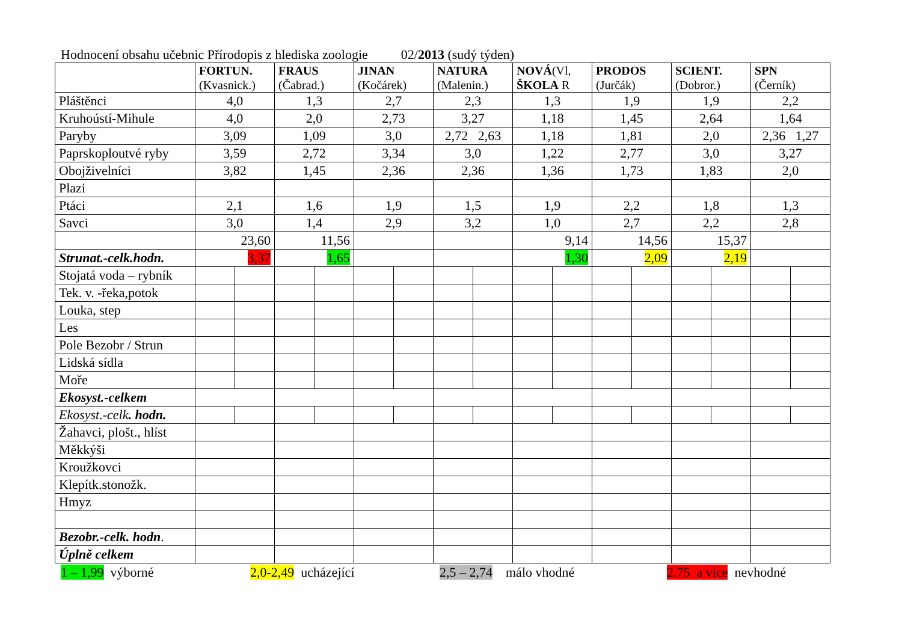Hodnocení obsahu učebnic Přírodopis z hlediska zoologie 02/2013 (sudý týden)
| | FORTUN. (Kvasnick.) | | FRAUS (Čabrad.) | | JINAN (Kočárek) | | NATURA (Malenin.) | | NOVÁ (Vl, ŠKOLA R | | PRODOS (Jurčák) | | SCIENT. (Dobror.) | | SPN (Černík) | |
| --- | --- | --- | --- | --- | --- | --- | --- | --- | --- | --- | --- | --- | --- | --- | --- | --- |
| Pláštěnci | 4,0 | | 1,3 | | 2,7 | | 2,3 | | 1,3 | | 1,9 | | 1,9 | | 2,2 | |
| Kruhoústí-Mihule | 4,0 | | 2,0 | | 2,73 | | 3,27 | | 1,18 | | 1,45 | | 2,64 | | 1,64 | |
| Paryby | 3,09 | | 1,09 | | 3,0 | | 2,72 2,63 | | 1,18 | | 1,81 | | 2,0 | | 2,36 1,27 | |
| Paprskoploutvé ryby | 3,59 | | 2,72 | | 3,34 | | 3,0 | | 1,22 | | 2,77 | | 3,0 | | 3,27 | |
| Obojživelníci | 3,82 | | 1,45 | | 2,36 | | 2,36 | | 1,36 | | 1,73 | | 1,83 | | 2,0 | |
| Plazi | | | | | | | | | | | | | | | | |
| Ptáci | 2,1 | | 1,6 | | 1,9 | | 1,5 | | 1,9 | | 2,2 | | 1,8 | | 1,3 | |
| Savci | 3,0 | | 1,4 | | 2,9 | | 3,2 | | 1,0 | | 2,7 | | 2,2 | | 2,8 | |
| | 23,60 | | 11,56 | | | | | | 9,14 | | 14,56 | | 15,37 | | | |
| Strunat.-celk.hodn. | 3,37 | | 1,65 | | | | | | 1,30 | | 2,09 | | 2,19 | | | |
| Stojatá voda – rybník | | | | | | | | | | | | | | | | |
| Tek. v. -řeka,potok | | | | | | | | | | | | | | | | |
| Louka, step | | | | | | | | | | | | | | | | |
| Les | | | | | | | | | | | | | | | | |
| Pole Bezobr / Strun | | | | | | | | | | | | | | | | |
| Lidská sídla | | | | | | | | | | | | | | | | |
| Moře | | | | | | | | | | | | | | | | |
| Ekosyst.-celkem | | | | | | | | | | | | | | | | |
| Ekosyst.-celk . hodn. | | | | | | | | | | | | | | | | |
| Žahavci, plošt., hlíst | | | | | | | | | | | | | | | | |
| Měkkýši | | | | | | | | | | | | | | | | |
| Kroužkovci | | | | | | | | | | | | | | | | |
| Klepítk.stonožk. | | | | | | | | | | | | | | | | |
| Hmyz | | | | | | | | | | | | | | | | |
| Bezobr.-celk. hodn . | | | | | | | | | | | | | | | | |
| Úplně celkem | | | | | | | | | | | | | | | | |
1 – 1,99 výborné 2,0-2,49 ucházející 2,5 – 2,74 málo vhodné 2.75 a více nevhodné